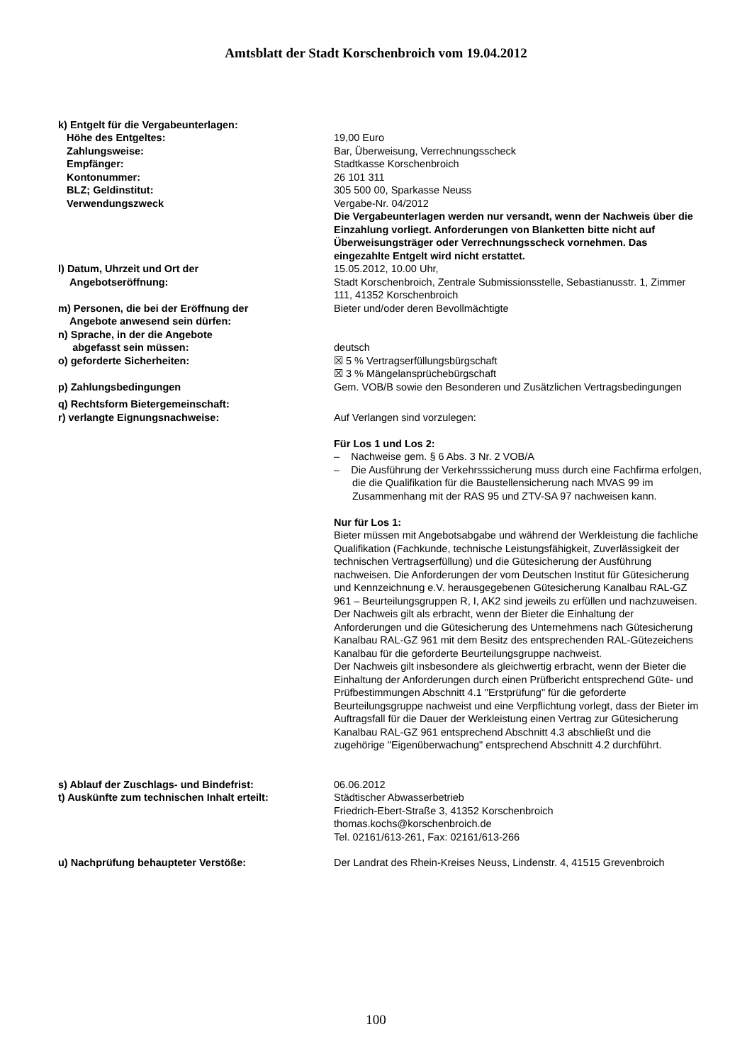Amtsblatt der Stadt Korschenbroich vom 19.04.2012
k) Entgelt für die Vergabeunterlagen:
Höhe des Entgeltes: 19,00 Euro
Zahlungsweise: Bar, Überweisung, Verrechnungsscheck
Empfänger: Stadtkasse Korschenbroich
Kontonummer: 26 101 311
BLZ; Geldinstitut: 305 500 00, Sparkasse Neuss
Verwendungszweck Vergabe-Nr. 04/2012
Die Vergabeunterlagen werden nur versandt, wenn der Nachweis über die Einzahlung vorliegt. Anforderungen von Blanketten bitte nicht auf Überweisungsträger oder Verrechnungsscheck vornehmen. Das eingezahlte Entgelt wird nicht erstattet.
l) Datum, Uhrzeit und Ort der
Angebotseröffnung:
15.05.2012, 10.00 Uhr,
Stadt Korschenbroich, Zentrale Submissionsstelle, Sebastianusstr. 1, Zimmer 111, 41352 Korschenbroich
m) Personen, die bei der Eröffnung der
Angebote anwesend sein dürfen:
Bieter und/oder deren Bevollmächtigte
n) Sprache, in der die Angebote
abgefasst sein müssen:
deutsch
o) geforderte Sicherheiten: ☒ 5 % Vertragserfüllungsbürgschaft
☒ 3 % Mängelansprüchebürgschaft
p) Zahlungsbedingungen Gem. VOB/B sowie den Besonderen und Zusätzlichen Vertragsbedingungen
q) Rechtsform Bietergemeinschaft:
r) verlangte Eignungsnachweise:
Auf Verlangen sind vorzulegen:
Für Los 1 und Los 2:
– Nachweise gem. § 6 Abs. 3 Nr. 2 VOB/A
– Die Ausführung der Verkehrsssicherung muss durch eine Fachfirma erfolgen, die die Qualifikation für die Baustellensicherung nach MVAS 99 im Zusammenhang mit der RAS 95 und ZTV-SA 97 nachweisen kann.
Nur für Los 1:
Bieter müssen mit Angebotsabgabe und während der Werkleistung die fachliche Qualifikation (Fachkunde, technische Leistungsfähigkeit, Zuverlässigkeit der technischen Vertragserfüllung) und die Gütesicherung der Ausführung nachweisen. Die Anforderungen der vom Deutschen Institut für Gütesicherung und Kennzeichnung e.V. herausgegebenen Gütesicherung Kanalbau RAL-GZ 961 – Beurteilungsgruppen R, I, AK2 sind jeweils zu erfüllen und nachzuweisen.
Der Nachweis gilt als erbracht, wenn der Bieter die Einhaltung der Anforderungen und die Gütesicherung des Unternehmens nach Gütesicherung Kanalbau RAL-GZ 961 mit dem Besitz des entsprechenden RAL-Gütezeichens Kanalbau für die geforderte Beurteilungsgruppe nachweist.
Der Nachweis gilt insbesondere als gleichwertig erbracht, wenn der Bieter die Einhaltung der Anforderungen durch einen Prüfbericht entsprechend Güte- und Prüfbestimmungen Abschnitt 4.1 "Erstprüfung" für die geforderte Beurteilungsgruppe nachweist und eine Verpflichtung vorlegt, dass der Bieter im Auftragsfall für die Dauer der Werkleistung einen Vertrag zur Gütesicherung Kanalbau RAL-GZ 961 entsprechend Abschnitt 4.3 abschließt und die zugehörige "Eigenüberwachung" entsprechend Abschnitt 4.2 durchführt.
s) Ablauf der Zuschlags- und Bindefrist: 06.06.2012
t) Auskünfte zum technischen Inhalt erteilt: Städtischer Abwasserbetrieb
Friedrich-Ebert-Straße 3, 41352 Korschenbroich
thomas.kochs@korschenbroich.de
Tel. 02161/613-261, Fax: 02161/613-266
u) Nachprüfung behaupteter Verstöße: Der Landrat des Rhein-Kreises Neuss, Lindenstr. 4, 41515 Grevenbroich
100